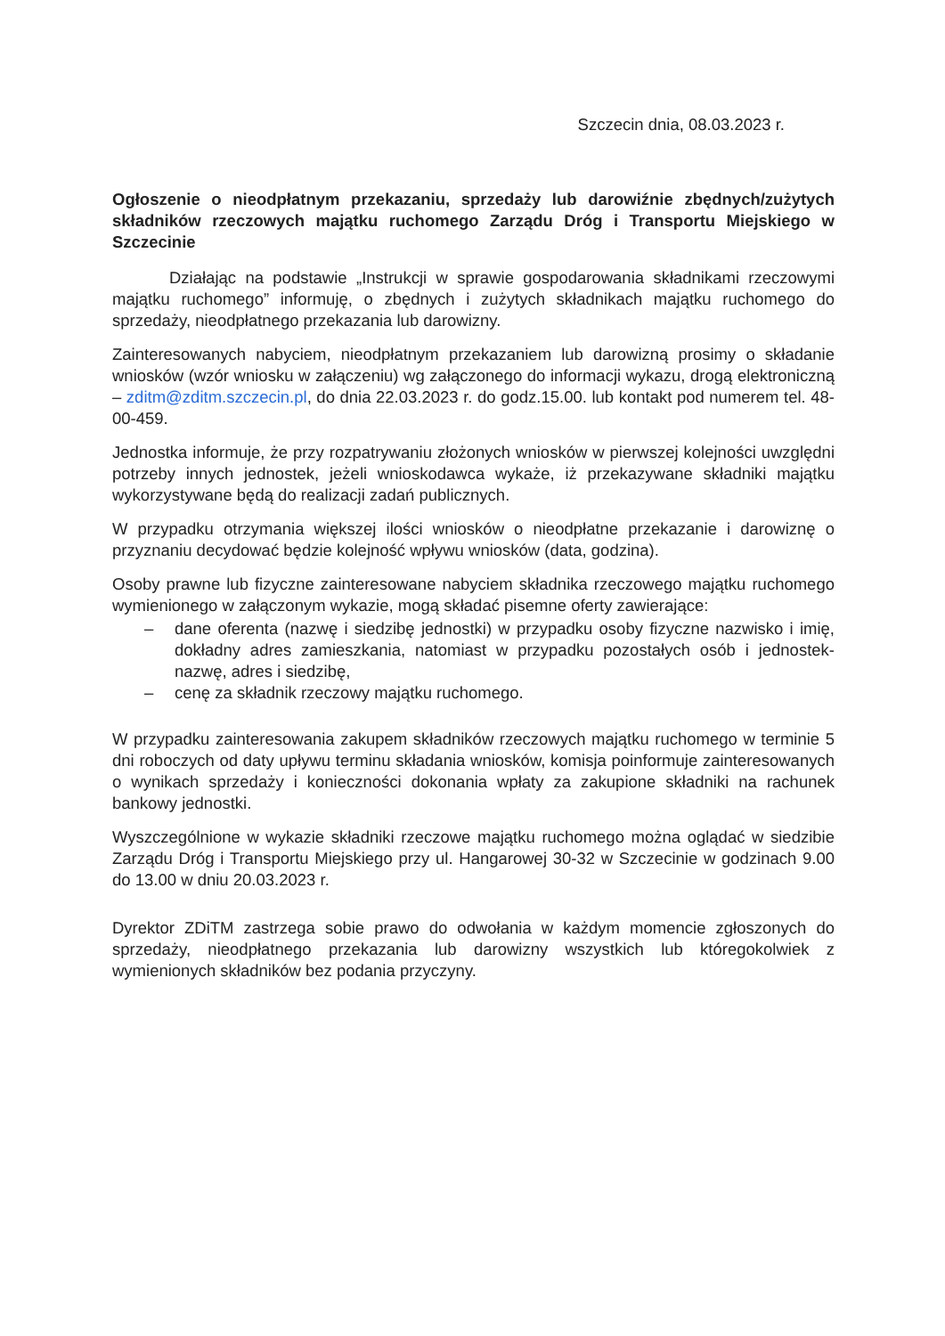Szczecin dnia, 08.03.2023 r.
Ogłoszenie o nieodpłatnym przekazaniu, sprzedaży lub darowiźnie zbędnych/zużytych składników rzeczowych majątku ruchomego Zarządu Dróg i Transportu Miejskiego w Szczecinie
Działając na podstawie „Instrukcji w sprawie gospodarowania składnikami rzeczowymi majątku ruchomego” informuję, o zbędnych i zużytych składnikach majątku ruchomego do sprzedaży, nieodpłatnego przekazania lub darowizny.
Zainteresowanych nabyciem, nieodpłatnym przekazaniem lub darowizną prosimy o składanie wniosków (wzór wniosku w załączeniu) wg załączonego do informacji wykazu, drogą elektroniczną – zditm@zditm.szczecin.pl, do dnia 22.03.2023 r. do godz.15.00. lub kontakt pod numerem tel. 48-00-459.
Jednostka informuje, że przy rozpatrywaniu złożonych wniosków w pierwszej kolejności uwzględni potrzeby innych jednostek, jeżeli wnioskodawca wykaże, iż przekazywane składniki majątku wykorzystywane będą do realizacji zadań publicznych.
W przypadku otrzymania większej ilości wniosków o nieodpłatne przekazanie i darowiznę o przyznaniu decydować będzie kolejność wpływu wniosków (data, godzina).
Osoby prawne lub fizyczne zainteresowane nabyciem składnika rzeczowego majątku ruchomego wymienionego w załączonym wykazie, mogą składać pisemne oferty zawierające:
– dane oferenta (nazwę i siedzibę jednostki) w przypadku osoby fizyczne nazwisko i imię, dokładny adres zamieszkania, natomiast w przypadku pozostałych osób i jednostek- nazwę, adres i siedzibę,
– cenę za składnik rzeczowy majątku ruchomego.
W przypadku zainteresowania zakupem składników rzeczowych majątku ruchomego w terminie 5 dni roboczych od daty upływu terminu składania wniosków, komisja poinformuje zainteresowanych o wynikach sprzedaży i konieczności dokonania wpłaty za zakupione składniki na rachunek bankowy jednostki.
Wyszczególnione w wykazie składniki rzeczowe majątku ruchomego można oglądać w siedzibie Zarządu Dróg i Transportu Miejskiego przy ul. Hangarowej 30-32 w Szczecinie w godzinach 9.00 do 13.00 w dniu 20.03.2023 r.
Dyrektor ZDiTM zastrzega sobie prawo do odwołania w każdym momencie zgłoszonych do sprzedaży, nieodpłatnego przekazania lub darowizny wszystkich lub któregokolwiek z wymienionych składników bez podania przyczyny.